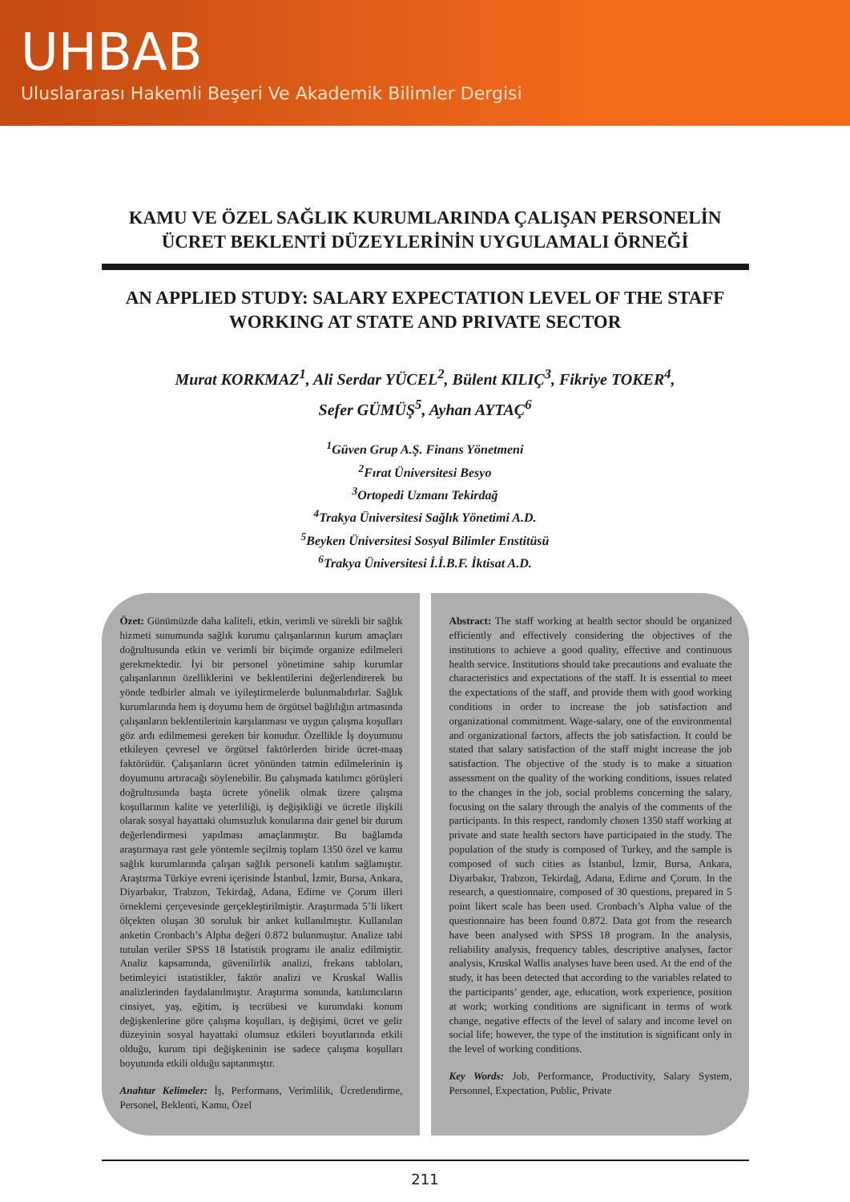UHBAB
Uluslararası Hakemli Beşeri Ve Akademik Bilimler Dergisi
KAMU VE ÖZEL SAĞLIK KURUMLARINDA ÇALIŞAN PERSONELİN
ÜCRET BEKLENTİ DÜZEYLERİNİN UYGULAMALI ÖRNEĞİ
AN APPLIED STUDY: SALARY EXPECTATION LEVEL OF THE STAFF
WORKING AT STATE AND PRIVATE SECTOR
Murat KORKMAZ<sup>1</sup>, Ali Serdar YÜCEL<sup>2</sup>, Bülent KILIÇ<sup>3</sup>, Fikriye TOKER<sup>4</sup>,
Sefer GÜMÜŞ<sup>5</sup>, Ayhan AYTAÇ<sup>6</sup>
<sup>1</sup> Güven Grup A.Ş. Finans Yönetmeni
<sup>2</sup> Fırat Üniversitesi Besyo
<sup>3</sup> Ortopedi Uzmanı Tekirdağ
<sup>4</sup> Trakya Üniversitesi Sağlık Yönetimi A.D.
<sup>5</sup> Beyken Üniversitesi Sosyal Bilimler Enstitüsü
<sup>6</sup> Trakya Üniversitesi İ.İ.B.F. İktisat A.D.
Özet: Günümüzde daha kaliteli, etkin, verimli ve sürekli bir sağlık hizmeti sunumunda sağlık kurumu çalışanlarının kurum amaçları doğrultusunda etkin ve verimli bir biçimde organize edilmeleri gerekmektedir. İyi bir personel yönetimine sahip kurumlar çalışanlarının özelliklerini ve beklentilerini değerlendirerek bu yönde tedbirler almalı ve iyileştirmelerde bulunmalıdırlar. Sağlık kurumlarında hem iş doyumu hem de örgütsel bağlılığın artmasında çalışanların beklentilerinin karşılanması ve uygun çalışma koşulları göz ardı edilmemesi gereken bir konudur. Özellikle İş doyumunu etkileyen çevresel ve örgütsel faktörlerden biride ücret-maaş faktörüdür. Çalışanların ücret yönünden tatmin edilmelerinin iş doyumunu artıracağı söylenebilir. Bu çalışmada katılımcı görüşleri doğrultusunda başta ücrete yönelik olmak üzere çalışma koşullarının kalite ve yeterliliği, iş değişikliği ve ücretle ilişkili olarak sosyal hayattaki olumsuzluk konularına dair genel bir durum değerlendirmesi yapılması amaçlanmıştır. Bu bağlamda araştırmaya rast gele yöntemle seçilmiş toplam 1350 özel ve kamu sağlık kurumlarında çalışan sağlık personeli katılım sağlamıştır. Araştırma Türkiye evreni içerisinde İstanbul, İzmir, Bursa, Ankara, Diyarbakır, Trabzon, Tekirdağ, Adana, Edirne ve Çorum illeri örneklemi çerçevesinde gerçekleştirilmiştir. Araştırmada 5’li likert ölçekten oluşan 30 soruluk bir anket kullanılmıştır. Kullanılan anketin Cronbach’s Alpha değeri 0.872 bulunmuştur. Analize tabi tutulan veriler SPSS 18 İstatistik programı ile analiz edilmiştir. Analiz kapsamında, güvenilirlik analizi, frekans tabloları, betimleyici istatistikler, faktör analizi ve Kruskal Wallis analizlerinden faydalanılmıştır. Araştırma sonunda, katılımcıların cinsiyet, yaş, eğitim, iş tecrübesi ve kurumdaki konum değişkenlerine göre çalışma koşulları, iş değişimi, ücret ve gelir düzeyinin sosyal hayattaki olumsuz etkileri boyutlarında etkili olduğu, kurum tipi değişkeninin ise sadece çalışma koşulları boyutunda etkili olduğu saptanmıştır.
Anahtar Kelimeler: İş, Performans, Verimlilik, Ücretlendirme, Personel, Beklenti, Kamu, Özel
Abstract: The staff working at health sector should be organized efficiently and effectively considering the objectives of the institutions to achieve a good quality, effective and continuous health service. Institutions should take precautions and evaluate the characteristics and expectations of the staff. It is essential to meet the expectations of the staff, and provide them with good working conditions in order to increase the job satisfaction and organizational commitment. Wage-salary, one of the environmental and organizational factors, affects the job satisfaction. It could be stated that salary satisfaction of the staff might increase the job satisfaction. The objective of the study is to make a situation assessment on the quality of the working conditions, issues related to the changes in the job, social problems concerning the salary, focusing on the salary through the analyis of the comments of the participants. In this respect, randomly chosen 1350 staff working at private and state health sectors have participated in the study. The population of the study is composed of Turkey, and the sample is composed of such cities as İstanbul, İzmir, Bursa, Ankara, Diyarbakır, Trabzon, Tekirdağ, Adana, Edirne and Çorum. In the research, a questionnaire, composed of 30 questions, prepared in 5 point likert scale has been used. Cronbach’s Alpha value of the questionnaire has been found 0.872. Data got from the research have been analysed with SPSS 18 program. In the analysis, reliability analysis, frequency tables, descriptive analyses, factor analysis, Kruskal Wallis analyses have been used. At the end of the study, it has been detected that according to the variables related to the participants’ gender, age, education, work experience, position at work; working conditions are significant in terms of work change, negative effects of the level of salary and income level on social life; however, the type of the institution is significant only in the level of working conditions.
Key Words: Job, Performance, Productivity, Salary System, Personnel, Expectation, Public, Private
211